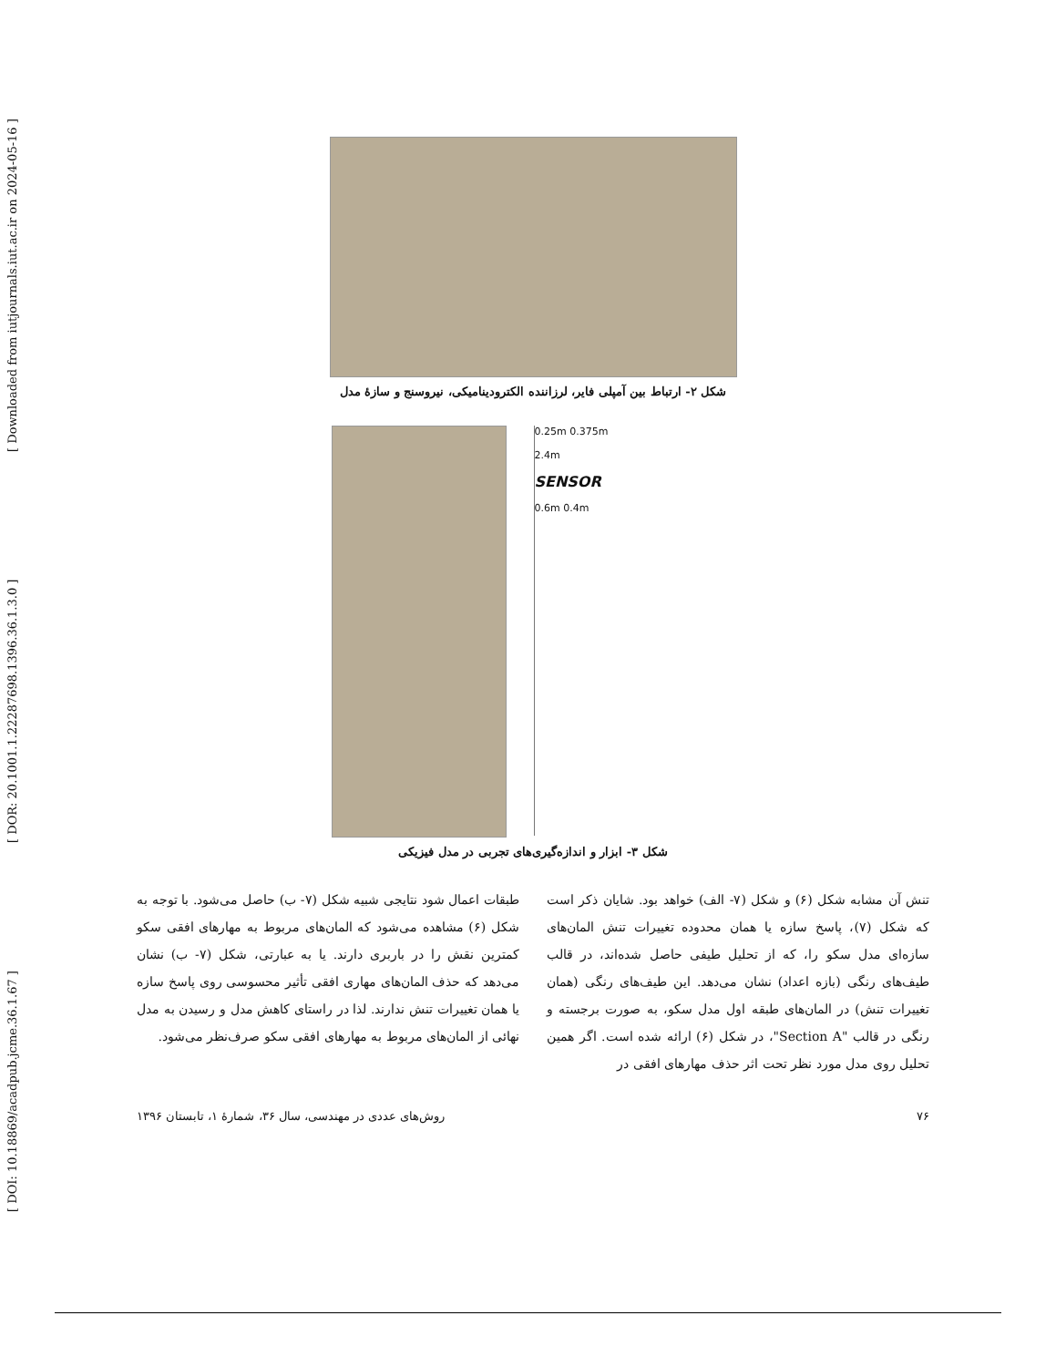[ DOI: 10.18869/acadpub.jcme.36.1.67 ] [ DOR: 20.1001.1.22287698.1396.36.1.3.0 ] [ Downloaded from iutjournals.iut.ac.ir on 2024-05-16 ]
شکل ۲- ارتباط بین آمپلی فایر، لرزاننده الکترودینامیکی، نیروسنج و سازهٔ مدل
0.25m 0.375m
2.4m
SENSOR
0.6m 0.4m
شکل ۳- ابزار و اندازه‌گیری‌های تجربی در مدل فیزیکی
تنش آن مشابه شکل (۶) و شکل (۷- الف) خواهد بود. شایان ذکر است که شکل (۷)، پاسخ سازه یا همان محدوده تغییرات تنش المان‌های سازه‌ای مدل سکو را، که از تحلیل طیفی حاصل شده‌اند، در قالب طیف‌های رنگی (بازه اعداد) نشان می‌دهد. این طیف‌های رنگی (همان تغییرات تنش) در المان‌های طبقه اول مدل سکو، به صورت برجسته و رنگی در قالب "Section A"، در شکل (۶) ارائه شده است. اگر همین تحلیل روی مدل مورد نظر تحت اثر حذف مهارهای افقی در
طبقات اعمال شود نتایجی شبیه شکل (۷- ب) حاصل می‌شود. با توجه به شکل (۶) مشاهده می‌شود که المان‌های مربوط به مهارهای افقی سکو کمترین نقش را در باربری دارند. یا به عبارتی، شکل (۷- ب) نشان می‌دهد که حذف المان‌های مهاری افقی تأثیر محسوسی روی پاسخ سازه یا همان تغییرات تنش ندارند. لذا در راستای کاهش مدل و رسیدن به مدل نهائی از المان‌های مربوط به مهارهای افقی سکو صرف‌نظر می‌شود.
۷۶ روش‌های عددی در مهندسی، سال ۳۶، شمارهٔ ۱، تابستان ۱۳۹۶